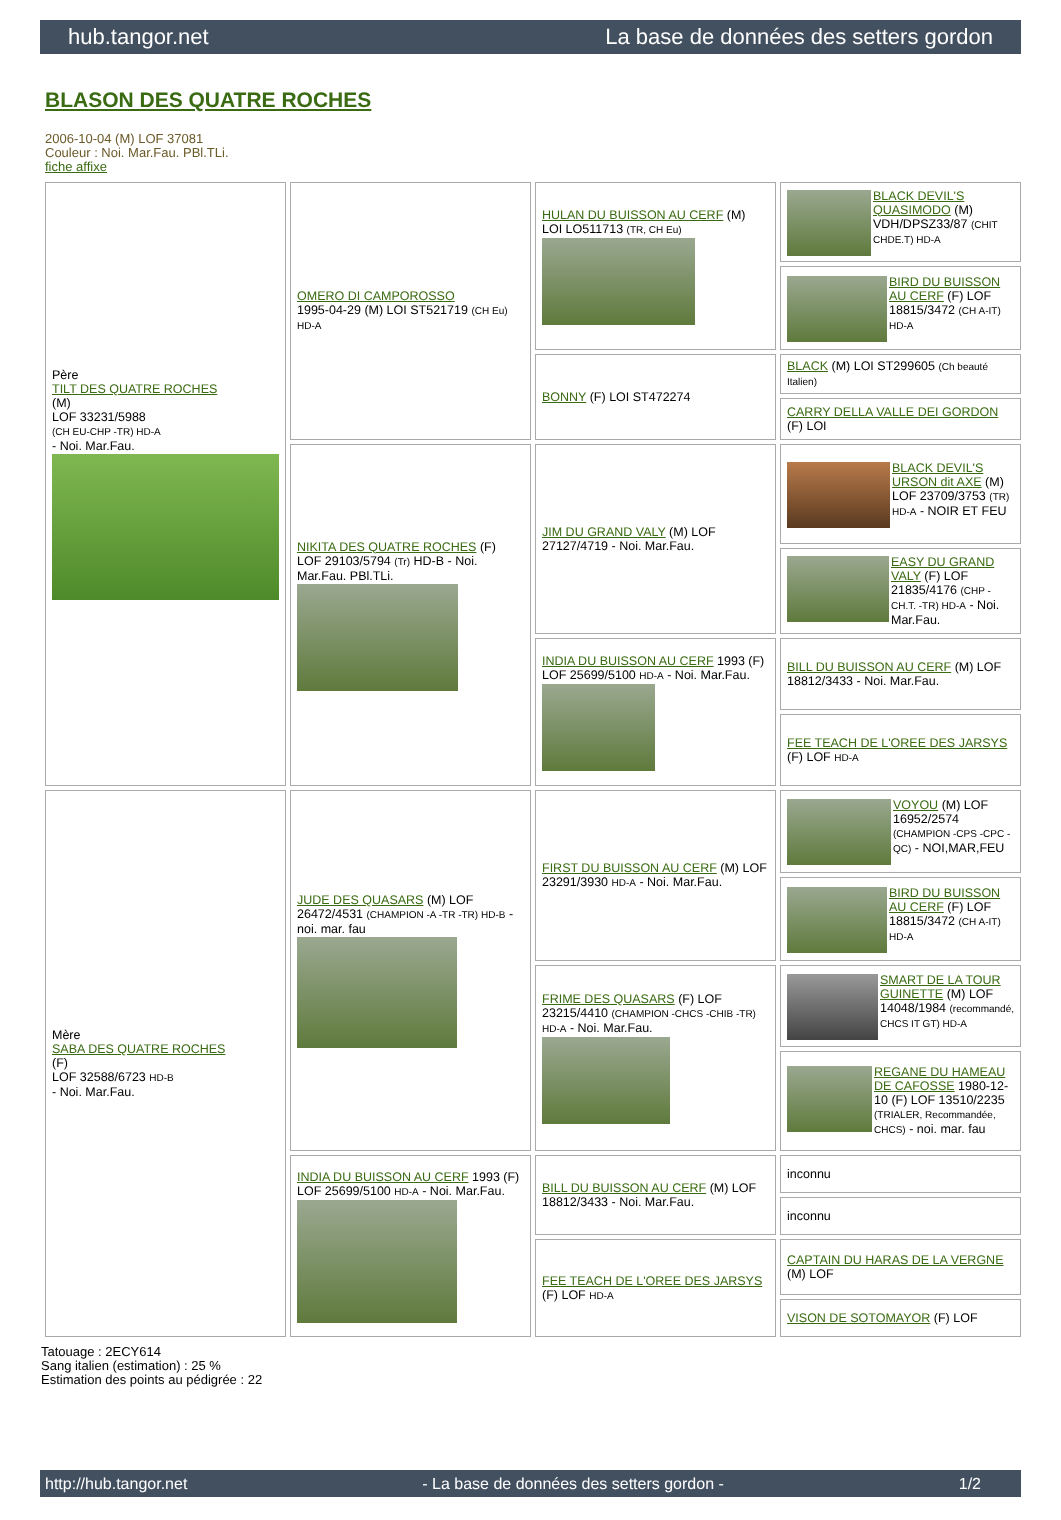hub.tangor.net La base de données des setters gordon
BLASON DES QUATRE ROCHES
2006-10-04 (M) LOF 37081
Couleur : Noi. Mar.Fau. PBl.TLi.
fiche affixe
| Père TILT DES QUATRE ROCHES (M) LOF 33231/5988 (CH EU-CHP -TR) HD-A - Noi. Mar.Fau. | OMERO DI CAMPOROSSO 1995-04-29 (M) LOI ST521719 (CH Eu) HD-A | HULAN DU BUISSON AU CERF (M) LOI LO511713 (TR, CH Eu) | BLACK DEVIL'S QUASIMODO (M) VDH/DPSZ33/87 (CHIT CHDE.T) HD-A |
| | | | BIRD DU BUISSON AU CERF (F) LOF 18815/3472 (CH A-IT) HD-A |
| | | BONNY (F) LOI ST472274 | BLACK (M) LOI ST299605 (Ch beauté Italien) |
| | | | CARRY DELLA VALLE DEI GORDON (F) LOI |
| | NIKITA DES QUATRE ROCHES (F) LOF 29103/5794 (Tr) HD-B - Noi. Mar.Fau. PBl.TLi. | JIM DU GRAND VALY (M) LOF 27127/4719 - Noi. Mar.Fau. | BLACK DEVIL'S URSON dit AXE (M) LOF 23709/3753 (TR) HD-A - NOIR ET FEU |
| | | | EASY DU GRAND VALY (F) LOF 21835/4176 (CHP -CH.T. -TR) HD-A - Noi. Mar.Fau. |
| | | INDIA DU BUISSON AU CERF 1993 (F) LOF 25699/5100 HD-A - Noi. Mar.Fau. | BILL DU BUISSON AU CERF (M) LOF 18812/3433 - Noi. Mar.Fau. |
| | | | FEE TEACH DE L'OREE DES JARSYS (F) LOF HD-A |
| Mère SABA DES QUATRE ROCHES (F) LOF 32588/6723 HD-B - Noi. Mar.Fau. | JUDE DES QUASARS (M) LOF 26472/4531 (CHAMPION -A -TR -TR) HD-B - noi. mar. fau | FIRST DU BUISSON AU CERF (M) LOF 23291/3930 HD-A - Noi. Mar.Fau. | VOYOU (M) LOF 16952/2574 (CHAMPION -CPS -CPC -QC) - NOI,MAR,FEU |
| | | | BIRD DU BUISSON AU CERF (F) LOF 18815/3472 (CH A-IT) HD-A |
| | | FRIME DES QUASARS (F) LOF 23215/4410 (CHAMPION -CHCS -CHIB -TR) HD-A - Noi. Mar.Fau. | SMART DE LA TOUR GUINETTE (M) LOF 14048/1984 (recommandé, CHCS IT GT) HD-A |
| | | | REGANE DU HAMEAU DE CAFOSSE 1980-12-10 (F) LOF 13510/2235 (TRIALER, Recommandée, CHCS) - noi. mar. fau |
| | INDIA DU BUISSON AU CERF 1993 (F) LOF 25699/5100 HD-A - Noi. Mar.Fau. | BILL DU BUISSON AU CERF (M) LOF 18812/3433 - Noi. Mar.Fau. | inconnu |
| | | | inconnu |
| | | FEE TEACH DE L'OREE DES JARSYS (F) LOF HD-A | CAPTAIN DU HARAS DE LA VERGNE (M) LOF |
| | | | VISON DE SOTOMAYOR (F) LOF |
Tatouage : 2ECY614
Sang italien (estimation) : 25 %
Estimation des points au pédigrée : 22
http://hub.tangor.net - La base de données des setters gordon - 1/2